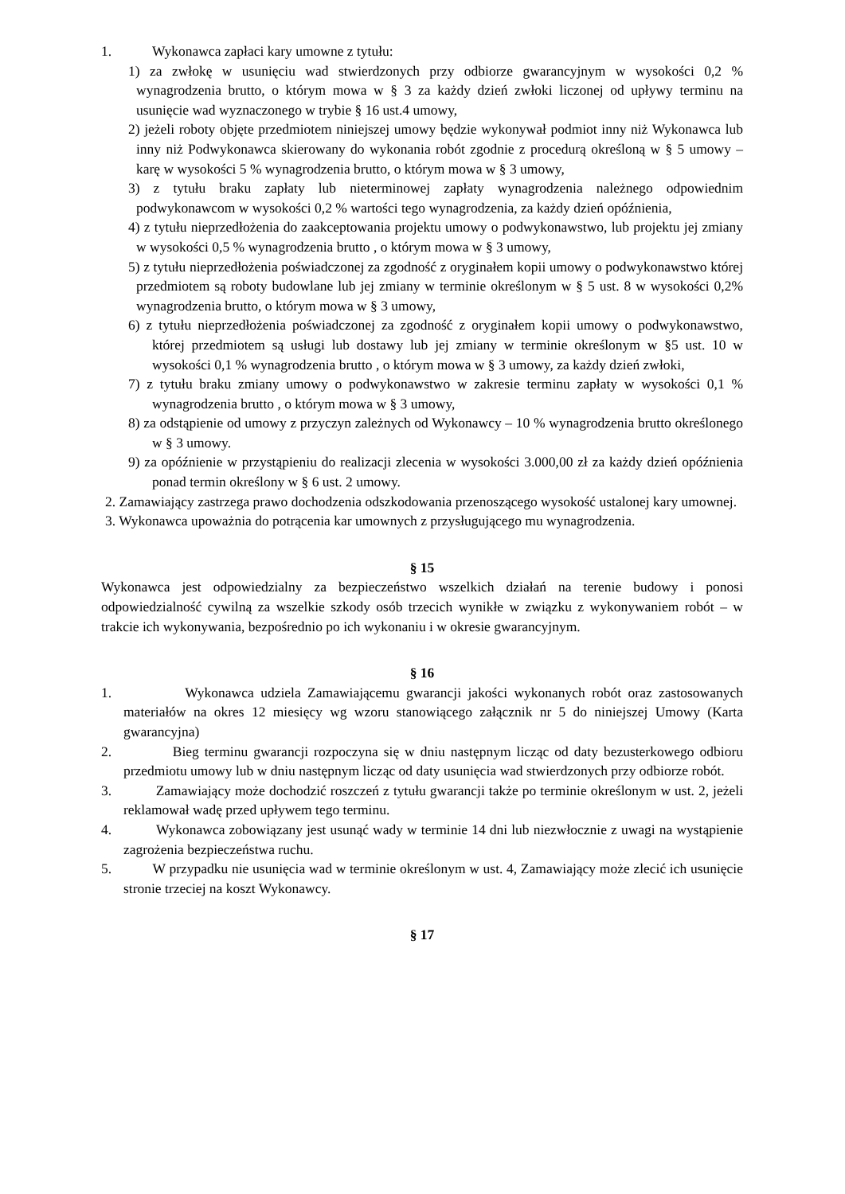1. Wykonawca zapłaci kary umowne z tytułu:
1) za zwłokę w usunięciu wad stwierdzonych przy odbiorze gwarancyjnym w wysokości 0,2 % wynagrodzenia brutto, o którym mowa w § 3 za każdy dzień zwłoki liczonej od upływy terminu na usunięcie wad wyznaczonego w trybie § 16 ust.4 umowy,
2) jeżeli roboty objęte przedmiotem niniejszej umowy będzie wykonywał podmiot inny niż Wykonawca lub inny niż Podwykonawca skierowany do wykonania robót zgodnie z procedurą określoną w § 5 umowy – karę w wysokości 5 % wynagrodzenia brutto, o którym mowa w § 3 umowy,
3) z tytułu braku zapłaty lub nieterminowej zapłaty wynagrodzenia należnego odpowiednim podwykonawcom w wysokości 0,2 % wartości tego wynagrodzenia, za każdy dzień opóźnienia,
4) z tytułu nieprzedłożenia do zaakceptowania projektu umowy o podwykonawstwo, lub projektu jej zmiany w wysokości 0,5 % wynagrodzenia brutto , o którym mowa w § 3 umowy,
5) z tytułu nieprzedłożenia poświadczonej za zgodność z oryginałem kopii umowy o podwykonawstwo której przedmiotem są roboty budowlane lub jej zmiany w terminie określonym w § 5 ust. 8 w wysokości 0,2% wynagrodzenia brutto, o którym mowa w § 3 umowy,
6) z tytułu nieprzedłożenia poświadczonej za zgodność z oryginałem kopii umowy o podwykonawstwo, której przedmiotem są usługi lub dostawy lub jej zmiany w terminie określonym w §5 ust. 10 w wysokości 0,1 % wynagrodzenia brutto , o którym mowa w § 3 umowy, za każdy dzień zwłoki,
7) z tytułu braku zmiany umowy o podwykonawstwo w zakresie terminu zapłaty w wysokości 0,1 % wynagrodzenia brutto , o którym mowa w § 3 umowy,
8) za odstąpienie od umowy z przyczyn zależnych od Wykonawcy – 10 % wynagrodzenia brutto określonego w § 3 umowy.
9) za opóźnienie w przystąpieniu do realizacji zlecenia w wysokości 3.000,00 zł za każdy dzień opóźnienia ponad termin określony w § 6 ust. 2 umowy.
2. Zamawiający zastrzega prawo dochodzenia odszkodowania przenoszącego wysokość ustalonej kary umownej.
3. Wykonawca upoważnia do potrącenia kar umownych z przysługującego mu wynagrodzenia.
§ 15
Wykonawca jest odpowiedzialny za bezpieczeństwo wszelkich działań na terenie budowy i ponosi odpowiedzialność cywilną za wszelkie szkody osób trzecich wynikłe w związku z wykonywaniem robót – w trakcie ich wykonywania, bezpośrednio po ich wykonaniu i w okresie gwarancyjnym.
§ 16
1. Wykonawca udziela Zamawiającemu gwarancji jakości wykonanych robót oraz zastosowanych materiałów na okres 12 miesięcy wg wzoru stanowiącego załącznik nr 5 do niniejszej Umowy (Karta gwarancyjna)
2. Bieg terminu gwarancji rozpoczyna się w dniu następnym licząc od daty bezusterkowego odbioru przedmiotu umowy lub w dniu następnym licząc od daty usunięcia wad stwierdzonych przy odbiorze robót.
3. Zamawiający może dochodzić roszczeń z tytułu gwarancji także po terminie określonym w ust. 2, jeżeli reklamował wadę przed upływem tego terminu.
4. Wykonawca zobowiązany jest usunąć wady w terminie 14 dni lub niezwłocznie z uwagi na wystąpienie zagrożenia bezpieczeństwa ruchu.
5. W przypadku nie usunięcia wad w terminie określonym w ust. 4, Zamawiający może zlecić ich usunięcie stronie trzeciej na koszt Wykonawcy.
§ 17